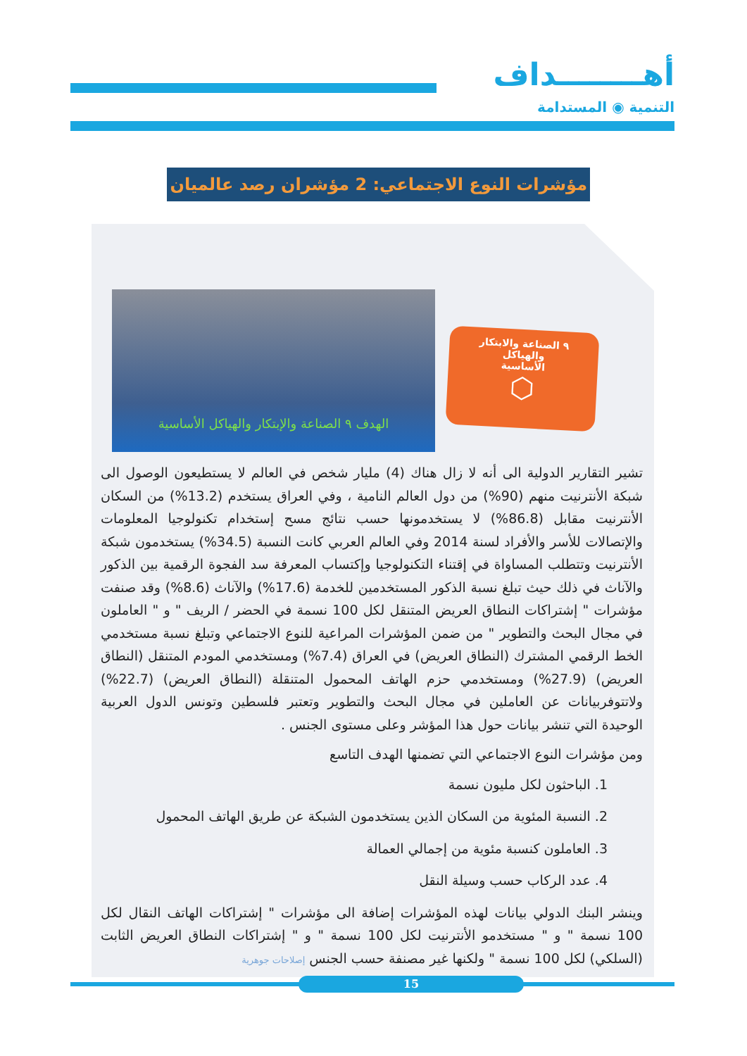أهــــــــداف
التنمية ◉ المستدامة
مؤشرات النوع الاجتماعي: 2 مؤشران رصد عالميان
الهدف ٩ الصناعة والإبتكار والهياكل الأساسية
٩ الصناعة والابتكار
والهياكل
الأساسية
⬡
تشير التقارير الدولية الى أنه لا زال هناك (4) مليار شخص في العالم لا يستطيعون الوصول الى شبكة الأنترنيت منهم (90%) من دول العالم النامية ، وفي العراق يستخدم (13.2%) من السكان الأنترنيت مقابل (86.8%) لا يستخدمونها حسب نتائج مسح إستخدام تكنولوجيا المعلومات والإتصالات للأسر والأفراد لسنة 2014 وفي العالم العربي كانت النسبة (34.5%) يستخدمون شبكة الأنترنيت وتتطلب المساواة في إقتناء التكنولوجيا وإكتساب المعرفة سد الفجوة الرقمية بين الذكور والآناث في ذلك حيث تبلغ نسبة الذكور المستخدمين للخدمة (17.6%) والآناث (8.6%) وقد صنفت مؤشرات " إشتراكات النطاق العريض المتنقل لكل 100 نسمة في الحضر / الريف " و " العاملون في مجال البحث والتطوير " من ضمن المؤشرات المراعية للنوع الاجتماعي وتبلغ نسبة مستخدمي الخط الرقمي المشترك (النطاق العريض) في العراق (7.4%) ومستخدمي المودم المتنقل (النطاق العريض) (27.9%) ومستخدمي حزم الهاتف المحمول المتنقلة (النطاق العريض) (22.7%) ولاتتوفربيانات عن العاملين في مجال البحث والتطوير وتعتبر فلسطين وتونس الدول العربية الوحيدة التي تنشر بيانات حول هذا المؤشر وعلى مستوى الجنس .
ومن مؤشرات النوع الاجتماعي التي تضمنها الهدف التاسع
1. الباحثون لكل مليون نسمة
2. النسبة المئوية من السكان الذين يستخدمون الشبكة عن طريق الهاتف المحمول
3. العاملون كنسبة مئوية من إجمالي العمالة
4. عدد الركاب حسب وسيلة النقل
وينشر البنك الدولي بيانات لهذه المؤشرات إضافة الى مؤشرات " إشتراكات الهاتف النقال لكل 100 نسمة " و " مستخدمو الأنترنيت لكل 100 نسمة " و " إشتراكات النطاق العريض الثابت (السلكي) لكل 100 نسمة " ولكنها غير مصنفة حسب الجنس إصلاحات جوهرية
15